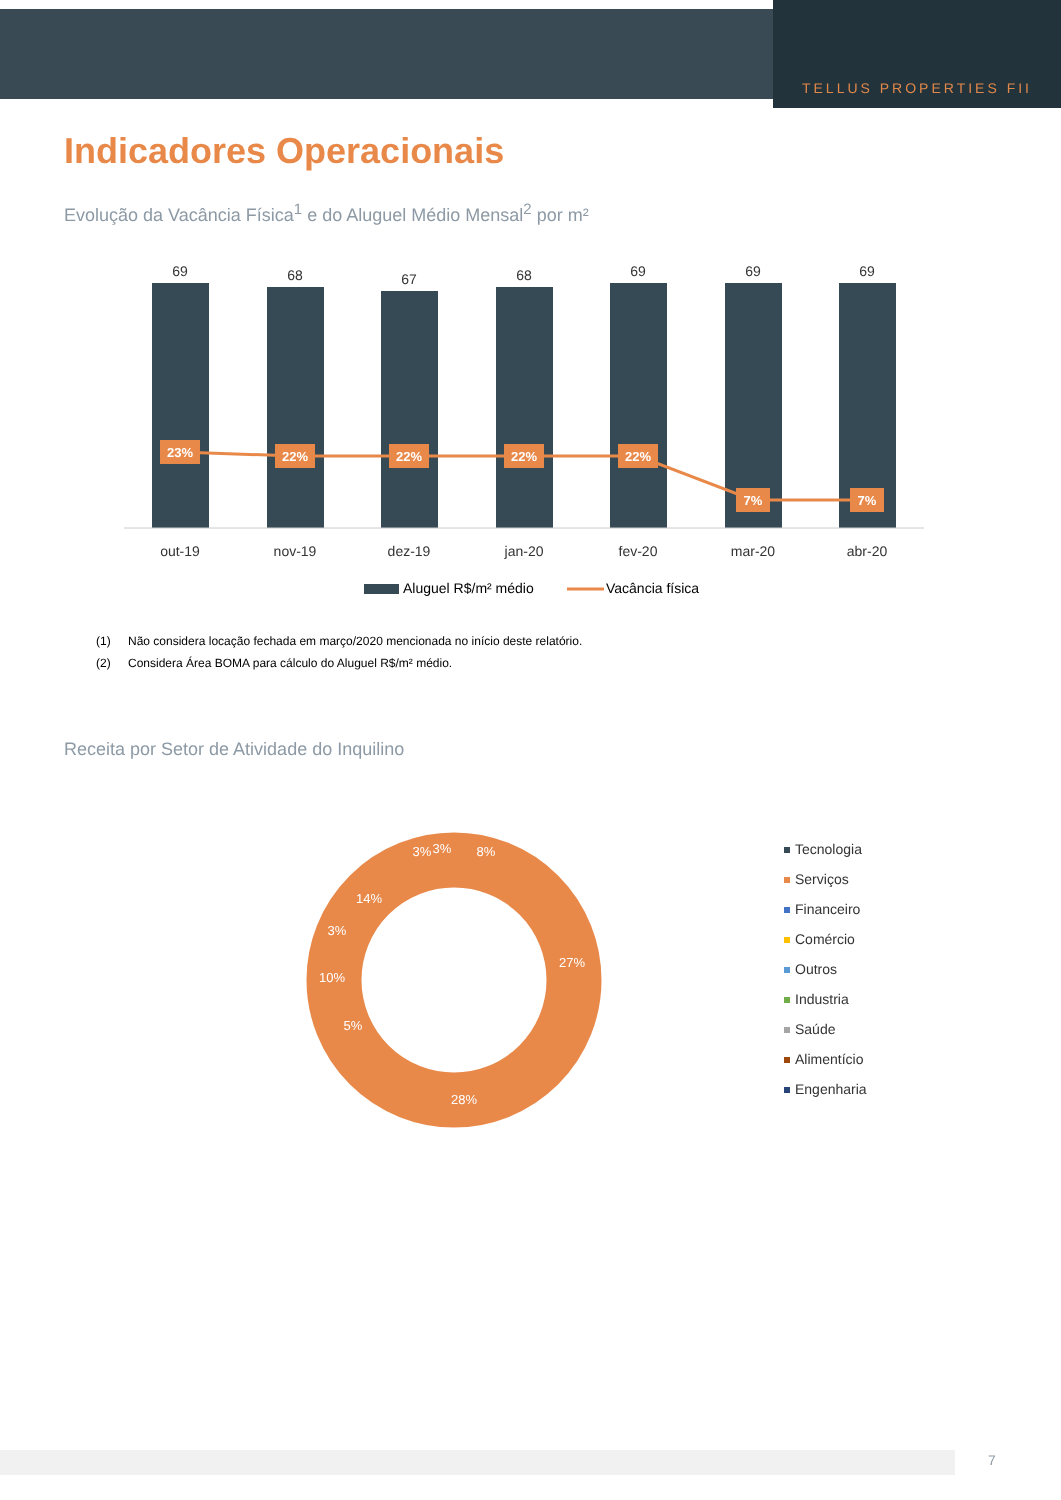TELLUS PROPERTIES FII
Indicadores Operacionais
Evolução da Vacância Física<sup>1</sup> e do Aluguel Médio Mensal<sup>2</sup> por m²
69
68
67
68
69
69
69
out-19
nov-19
dez-19
jan-20
fev-20
mar-20
abr-20
23%
22%
22%
22%
22%
7%
7%
Aluguel R$/m² médio
Vacância física
(1) Não considera locação fechada em março/2020 mencionada no início deste relatório.
(2) Considera Área BOMA para cálculo do Aluguel R$/m² médio.
Receita por Setor de Atividade do Inquilino
8%
27%
28%
5%
10%
3%
14%
3%
3%
Tecnologia
Serviços
Financeiro
Comércio
Outros
Industria
Saúde
Alimentício
Engenharia
7